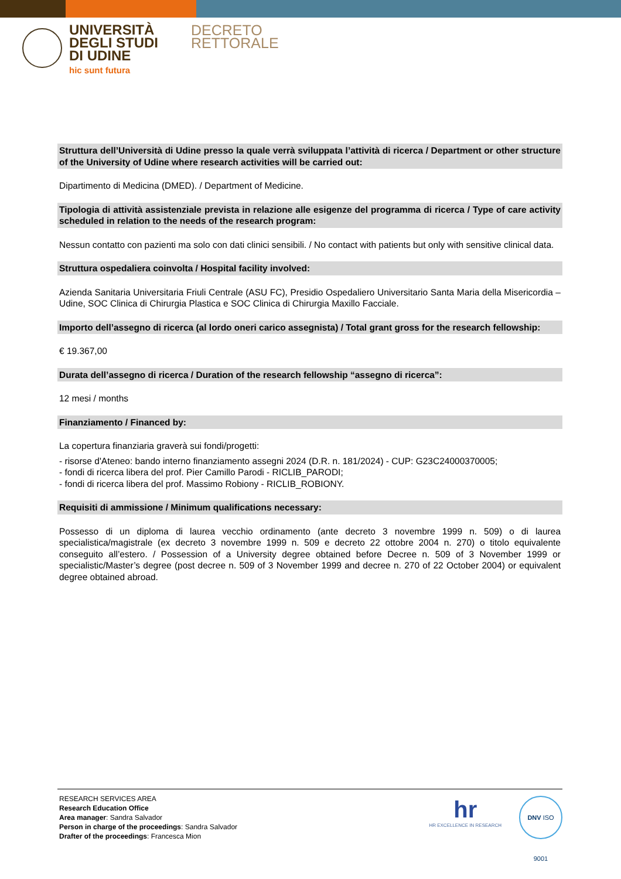UNIVERSITÀ
DEGLI STUDI
DI UDINE
hic sunt futura
DECRETO
RETTORALE
Struttura dell’Università di Udine presso la quale verrà sviluppata l’attività di ricerca / Department or other structure of the University of Udine where research activities will be carried out:
Dipartimento di Medicina (DMED). / Department of Medicine.
Tipologia di attività assistenziale prevista in relazione alle esigenze del programma di ricerca / Type of care activity scheduled in relation to the needs of the research program:
Nessun contatto con pazienti ma solo con dati clinici sensibili. / No contact with patients but only with sensitive clinical data.
Struttura ospedaliera coinvolta / Hospital facility involved:
Azienda Sanitaria Universitaria Friuli Centrale (ASU FC), Presidio Ospedaliero Universitario Santa Maria della Misericordia – Udine, SOC Clinica di Chirurgia Plastica e SOC Clinica di Chirurgia Maxillo Facciale.
Importo dell’assegno di ricerca (al lordo oneri carico assegnista) / Total grant gross for the research fellowship:
€ 19.367,00
Durata dell’assegno di ricerca / Duration of the research fellowship “assegno di ricerca”:
12 mesi / months
Finanziamento / Financed by:
La copertura finanziaria graverà sui fondi/progetti:
- risorse d'Ateneo: bando interno finanziamento assegni 2024 (D.R. n. 181/2024) - CUP: G23C24000370005;
- fondi di ricerca libera del prof. Pier Camillo Parodi - RICLIB_PARODI;
- fondi di ricerca libera del prof. Massimo Robiony - RICLIB_ROBIONY.
Requisiti di ammissione / Minimum qualifications necessary:
Possesso di un diploma di laurea vecchio ordinamento (ante decreto 3 novembre 1999 n. 509) o di laurea specialistica/magistrale (ex decreto 3 novembre 1999 n. 509 e decreto 22 ottobre 2004 n. 270) o titolo equivalente conseguito all’estero. / Possession of a University degree obtained before Decree n. 509 of 3 November 1999 or specialistic/Master’s degree (post decree n. 509 of 3 November 1999 and decree n. 270 of 22 October 2004) or equivalent degree obtained abroad.
RESEARCH SERVICES AREA
Research Education Office
Area manager: Sandra Salvador
Person in charge of the proceedings: Sandra Salvador
Drafter of the proceedings: Francesca Mion
hr
HR EXCELLENCE IN RESEARCH
DNV ISO 9001